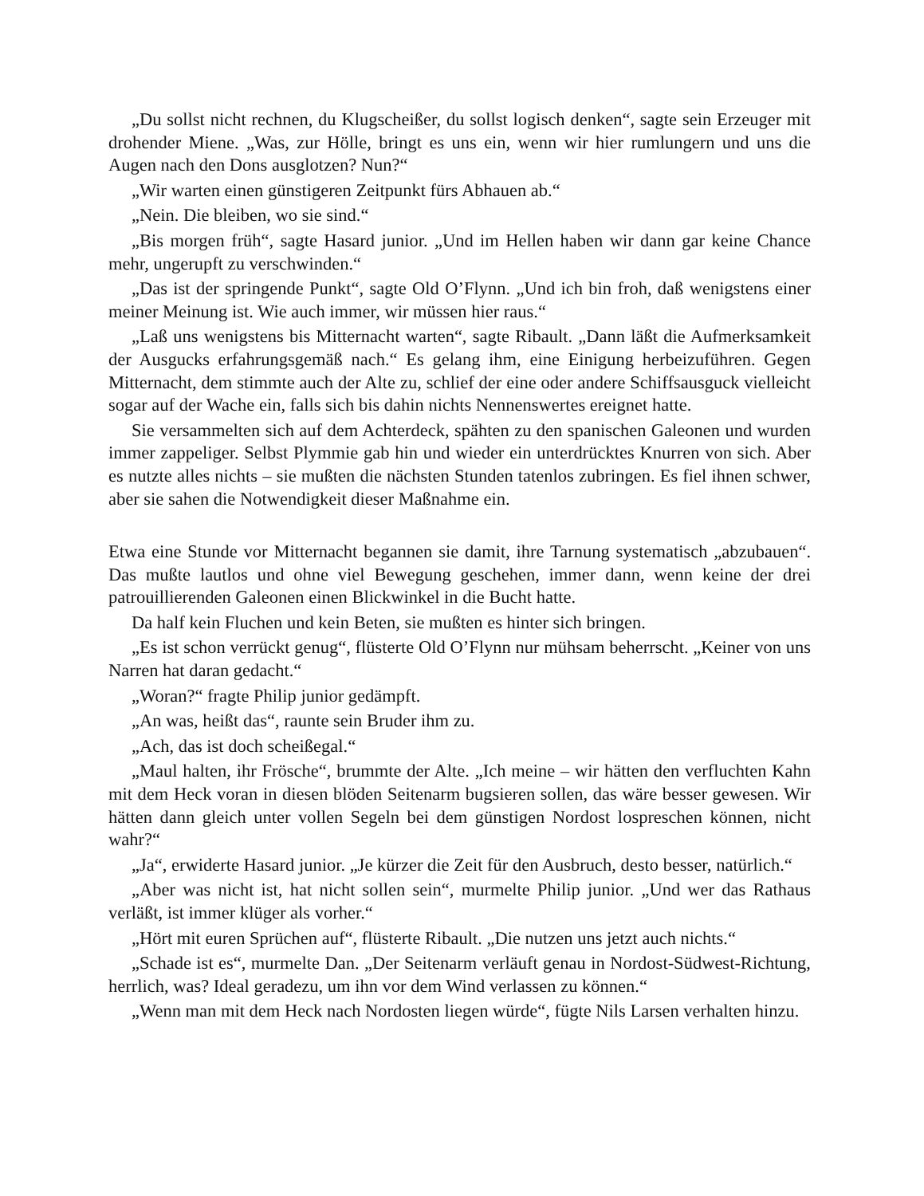„Du sollst nicht rechnen, du Klugscheißer, du sollst logisch denken“, sagte sein Erzeuger mit drohender Miene. „Was, zur Hölle, bringt es uns ein, wenn wir hier rumlungern und uns die Augen nach den Dons ausglotzen? Nun?“
„Wir warten einen günstigeren Zeitpunkt fürs Abhauen ab.“
„Nein. Die bleiben, wo sie sind.“
„Bis morgen früh“, sagte Hasard junior. „Und im Hellen haben wir dann gar keine Chance mehr, ungerupft zu verschwinden.“
„Das ist der springende Punkt“, sagte Old O’Flynn. „Und ich bin froh, daß wenigstens einer meiner Meinung ist. Wie auch immer, wir müssen hier raus.“
„Laß uns wenigstens bis Mitternacht warten“, sagte Ribault. „Dann läßt die Aufmerksamkeit der Ausgucks erfahrungsgemäß nach.“ Es gelang ihm, eine Einigung herbeizuführen. Gegen Mitternacht, dem stimmte auch der Alte zu, schlief der eine oder andere Schiffsausguck vielleicht sogar auf der Wache ein, falls sich bis dahin nichts Nennenswertes ereignet hatte.
Sie versammelten sich auf dem Achterdeck, spähten zu den spanischen Galeonen und wurden immer zappeliger. Selbst Plymmie gab hin und wieder ein unterdrücktes Knurren von sich. Aber es nutzte alles nichts – sie mußten die nächsten Stunden tatenlos zubringen. Es fiel ihnen schwer, aber sie sahen die Notwendigkeit dieser Maßnahme ein.
Etwa eine Stunde vor Mitternacht begannen sie damit, ihre Tarnung systematisch „abzubauen“. Das mußte lautlos und ohne viel Bewegung geschehen, immer dann, wenn keine der drei patrouillierenden Galeonen einen Blickwinkel in die Bucht hatte.
Da half kein Fluchen und kein Beten, sie mußten es hinter sich bringen.
„Es ist schon verrückt genug“, flüsterte Old O’Flynn nur mühsam beherrscht. „Keiner von uns Narren hat daran gedacht.“
„Woran?“ fragte Philip junior gedämpft.
„An was, heißt das“, raunte sein Bruder ihm zu.
„Ach, das ist doch scheißegal.“
„Maul halten, ihr Frösche“, brummte der Alte. „Ich meine – wir hätten den verfluchten Kahn mit dem Heck voran in diesen blöden Seitenarm bugsieren sollen, das wäre besser gewesen. Wir hätten dann gleich unter vollen Segeln bei dem günstigen Nordost lospreschen können, nicht wahr?“
„Ja“, erwiderte Hasard junior. „Je kürzer die Zeit für den Ausbruch, desto besser, natürlich.“
„Aber was nicht ist, hat nicht sollen sein“, murmelte Philip junior. „Und wer das Rathaus verläßt, ist immer klüger als vorher.“
„Hört mit euren Sprüchen auf“, flüsterte Ribault. „Die nutzen uns jetzt auch nichts.“
„Schade ist es“, murmelte Dan. „Der Seitenarm verläuft genau in Nordost-Südwest-Richtung, herrlich, was? Ideal geradezu, um ihn vor dem Wind verlassen zu können.“
„Wenn man mit dem Heck nach Nordosten liegen würde“, fügte Nils Larsen verhalten hinzu.